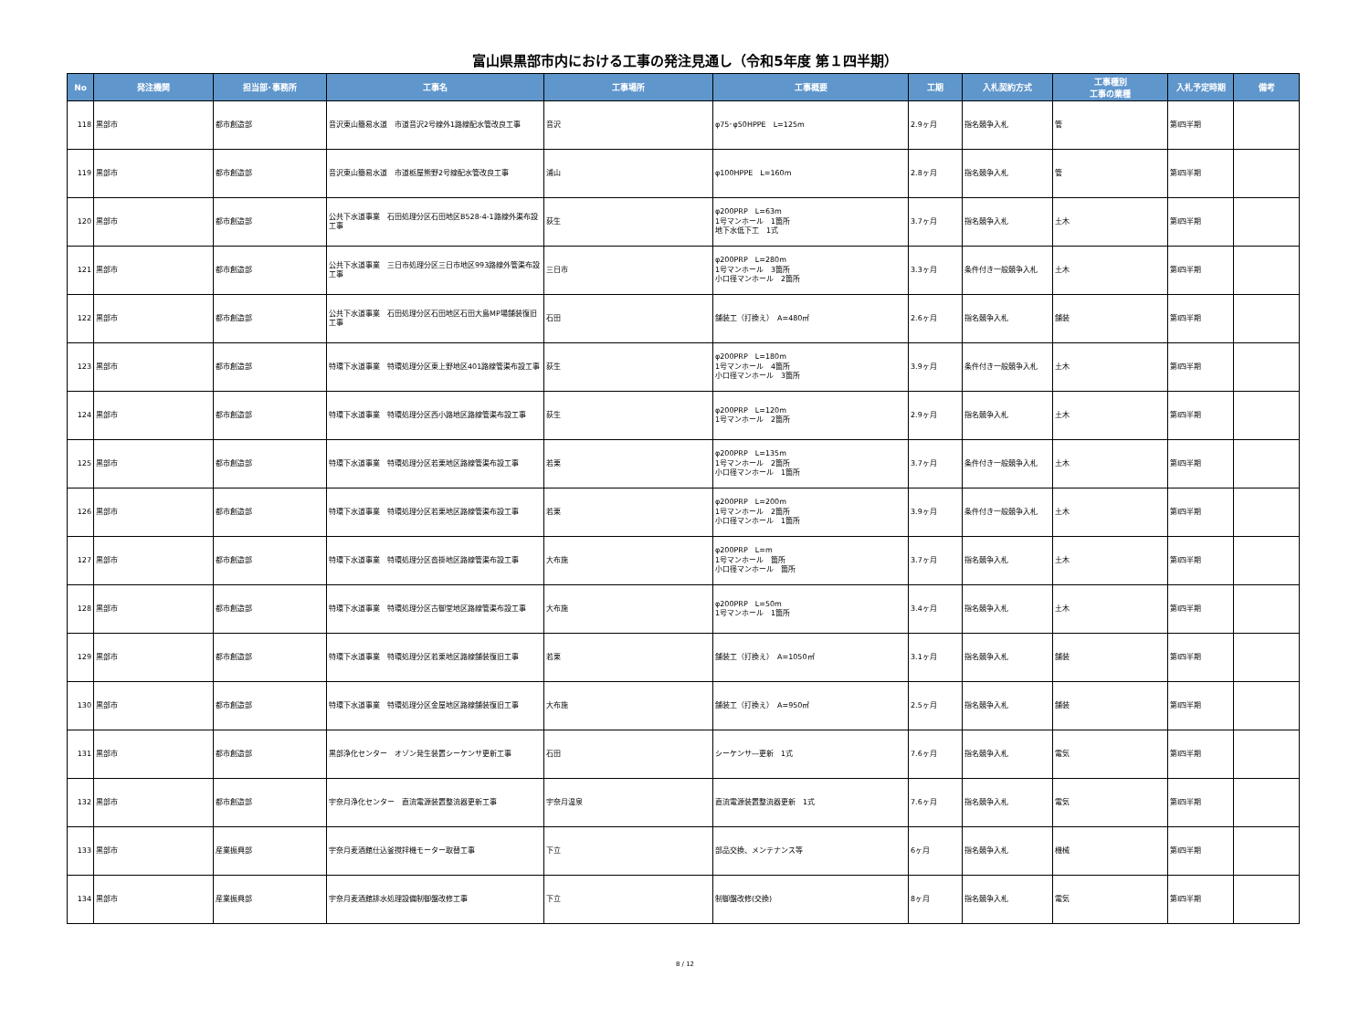富山県黒部市内における工事の発注見通し（令和5年度 第１四半期）
| No | 発注機関 | 担当部･事務所 | 工事名 | 工事場所 | 工事概要 | 工期 | 入札契約方式 | 工事種別 工事の業種 | 入札予定時期 | 備考 |
| --- | --- | --- | --- | --- | --- | --- | --- | --- | --- | --- |
| 118 | 黒部市 | 都市創造部 | 音沢東山簡易水道 市道音沢2号線外1路線配水管改良工事 | 音沢 | φ75･φ50HPPE L=125m | 2.9ヶ月 | 指名競争入札 | 管 | 第Ⅰ四半期 | |
| 119 | 黒部市 | 都市創造部 | 音沢東山簡易水道 市道栃屋熊野2号線配水管改良工事 | 浦山 | φ100HPPE L=160m | 2.8ヶ月 | 指名競争入札 | 管 | 第Ⅰ四半期 | |
| 120 | 黒部市 | 都市創造部 | 公共下水道事業 石田処理分区石田地区B528-4-1路線外渠布設工事 | 荻生 | φ200PRP L=63m 1号マンホール 1箇所 地下水低下工 1式 | 3.7ヶ月 | 指名競争入札 | 土木 | 第Ⅰ四半期 | |
| 121 | 黒部市 | 都市創造部 | 公共下水道事業 三日市処理分区三日市地区993路線外管渠布設工事 | 三日市 | φ200PRP L=280m 1号マンホール 3箇所 小口径マンホール 2箇所 | 3.3ヶ月 | 条件付き一般競争入札 | 土木 | 第Ⅰ四半期 | |
| 122 | 黒部市 | 都市創造部 | 公共下水道事業 石田処理分区石田地区石田大島MP場舗装復旧工事 | 石田 | 舗装工（打換え） A=480㎡ | 2.6ヶ月 | 指名競争入札 | 舗装 | 第Ⅰ四半期 | |
| 123 | 黒部市 | 都市創造部 | 特環下水道事業 特環処理分区東上野地区401路線管渠布設工事 | 荻生 | φ200PRP L=180m 1号マンホール 4箇所 小口径マンホール 3箇所 | 3.9ヶ月 | 条件付き一般競争入札 | 土木 | 第Ⅰ四半期 | |
| 124 | 黒部市 | 都市創造部 | 特環下水道事業 特環処理分区西小路地区路線管渠布設工事 | 荻生 | φ200PRP L=120m 1号マンホール 2箇所 | 2.9ヶ月 | 指名競争入札 | 土木 | 第Ⅰ四半期 | |
| 125 | 黒部市 | 都市創造部 | 特環下水道事業 特環処理分区若栗地区路線管渠布設工事 | 若栗 | φ200PRP L=135m 1号マンホール 2箇所 小口径マンホール 1箇所 | 3.7ヶ月 | 条件付き一般競争入札 | 土木 | 第Ⅰ四半期 | |
| 126 | 黒部市 | 都市創造部 | 特環下水道事業 特環処理分区若栗地区路線管渠布設工事 | 若栗 | φ200PRP L=200m 1号マンホール 2箇所 小口径マンホール 1箇所 | 3.9ヶ月 | 条件付き一般競争入札 | 土木 | 第Ⅰ四半期 | |
| 127 | 黒部市 | 都市創造部 | 特環下水道事業 特環処理分区沓掛地区路線管渠布設工事 | 大布施 | φ200PRP L=m 1号マンホール 箇所 小口径マンホール 箇所 | 3.7ヶ月 | 指名競争入札 | 土木 | 第Ⅰ四半期 | |
| 128 | 黒部市 | 都市創造部 | 特環下水道事業 特環処理分区古御堂地区路線管渠布設工事 | 大布施 | φ200PRP L=50m 1号マンホール 1箇所 | 3.4ヶ月 | 指名競争入札 | 土木 | 第Ⅰ四半期 | |
| 129 | 黒部市 | 都市創造部 | 特環下水道事業 特環処理分区若栗地区路線舗装復旧工事 | 若栗 | 舗装工（打換え） A=1050㎡ | 3.1ヶ月 | 指名競争入札 | 舗装 | 第Ⅰ四半期 | |
| 130 | 黒部市 | 都市創造部 | 特環下水道事業 特環処理分区金屋地区路線舗装復旧工事 | 大布施 | 舗装工（打換え） A=950㎡ | 2.5ヶ月 | 指名競争入札 | 舗装 | 第Ⅰ四半期 | |
| 131 | 黒部市 | 都市創造部 | 黒部浄化センター オゾン発生装置シーケンサ更新工事 | 石田 | シーケンサ―更新 1式 | 7.6ヶ月 | 指名競争入札 | 電気 | 第Ⅰ四半期 | |
| 132 | 黒部市 | 都市創造部 | 宇奈月浄化センター 直流電源装置整流器更新工事 | 宇奈月温泉 | 直流電源装置整流器更新 1式 | 7.6ヶ月 | 指名競争入札 | 電気 | 第Ⅰ四半期 | |
| 133 | 黒部市 | 産業振興部 | 宇奈月麦酒館仕込釜撹拌機モーター取替工事 | 下立 | 部品交換、メンテナンス等 | 6ヶ月 | 指名競争入札 | 機械 | 第Ⅰ四半期 | |
| 134 | 黒部市 | 産業振興部 | 宇奈月麦酒館排水処理設備制御盤改修工事 | 下立 | 制御盤改修(交換) | 8ヶ月 | 指名競争入札 | 電気 | 第Ⅰ四半期 | |
8 / 12